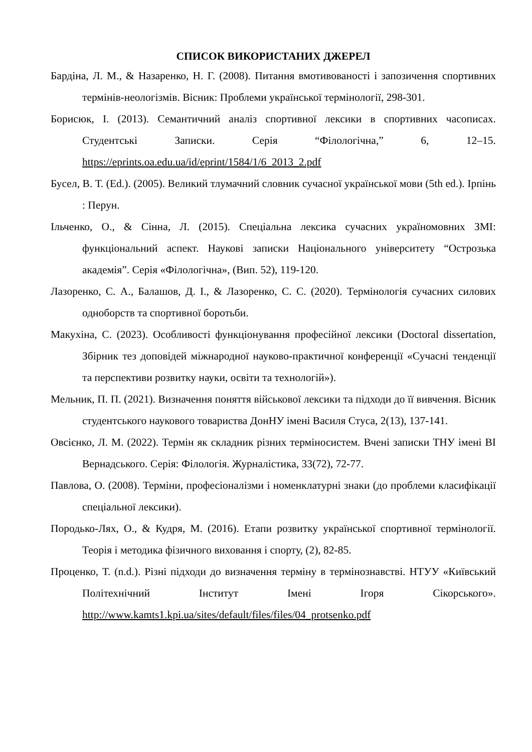СПИСОК ВИКОРИСТАНИХ ДЖЕРЕЛ
Бардіна, Л. М., & Назаренко, Н. Г. (2008). Питання вмотивованості і запозичення спортивних термінів-неологізмів. Вісник: Проблеми української термінології, 298-301.
Борисюк, І. (2013). Семантичний аналіз спортивної лексики в спортивних часописах. Студентські Записки. Серія “Філологічна,” 6, 12–15. https://eprints.oa.edu.ua/id/eprint/1584/1/6_2013_2.pdf
Бусел, В. Т. (Ed.). (2005). Великий тлумачний словник сучасної української мови (5th ed.). Ірпінь : Перун.
Ільченко, О., & Сінна, Л. (2015). Спеціальна лексика сучасних україномовних ЗМІ: функціональний аспект. Наукові записки Національного університету “Острозька академія”. Серія «Філологічна», (Вип. 52), 119-120.
Лазоренко, С. А., Балашов, Д. І., & Лазоренко, С. С. (2020). Термінологія сучасних силових одноборств та спортивної боротьби.
Макухіна, С. (2023). Особливості функціонування професійної лексики (Doctoral dissertation, Збірник тез доповідей міжнародної науково-практичної конференції «Сучасні тенденції та перспективи розвитку науки, освіти та технологій»).
Мельник, П. П. (2021). Визначення поняття військової лексики та підходи до її вивчення. Вісник студентського наукового товариства ДонНУ імені Василя Стуса, 2(13), 137-141.
Овсієнко, Л. М. (2022). Термін як складник різних терміносистем. Вчені записки ТНУ імені ВІ Вернадського. Серія: Філологія. Журналістика, 33(72), 72-77.
Павлова, О. (2008). Терміни, професіоналізми і номенклатурні знаки (до проблеми класифікації спеціальної лексики).
Породько-Лях, О., & Кудря, М. (2016). Етапи розвитку української спортивної термінології. Теорія і методика фізичного виховання і спорту, (2), 82-85.
Проценко, Т. (n.d.). Різні підходи до визначення терміну в термінознавстві. НТУУ «Київський Політехнічний Інститут Імені Ігоря Сікорського». http://www.kamts1.kpi.ua/sites/default/files/files/04_protsenko.pdf